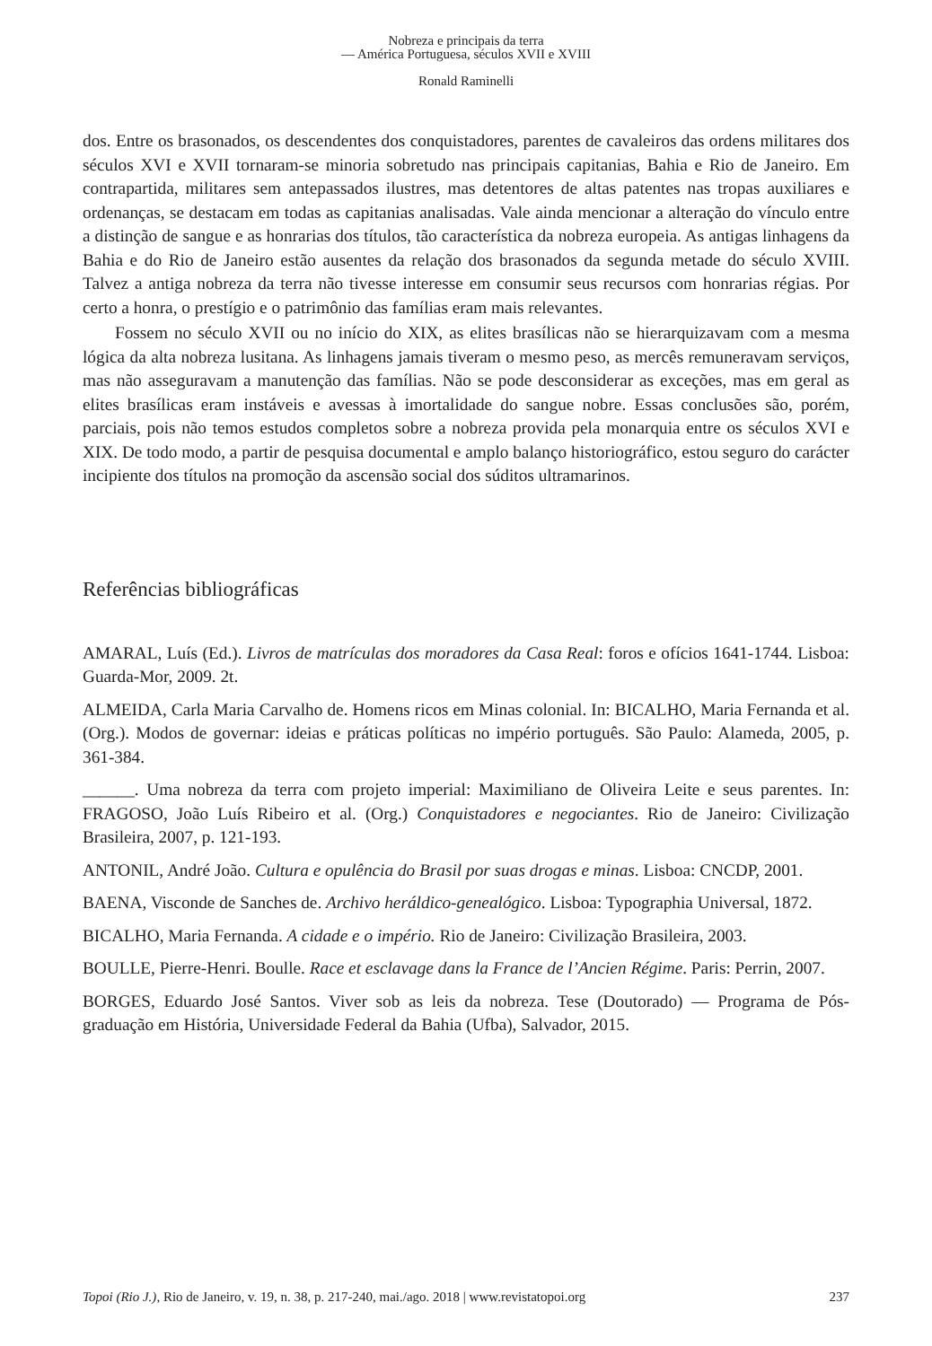Nobreza e principais da terra
— América Portuguesa, séculos XVII e XVIII
Ronald Raminelli
dos. Entre os brasonados, os descendentes dos conquistadores, parentes de cavaleiros das ordens militares dos séculos XVI e XVII tornaram-se minoria sobretudo nas principais capitanias, Bahia e Rio de Janeiro. Em contrapartida, militares sem antepassados ilustres, mas detentores de altas patentes nas tropas auxiliares e ordenanças, se destacam em todas as capitanias analisadas. Vale ainda mencionar a alteração do vínculo entre a distinção de sangue e as honrarias dos títulos, tão característica da nobreza europeia. As antigas linhagens da Bahia e do Rio de Janeiro estão ausentes da relação dos brasonados da segunda metade do século XVIII. Talvez a antiga nobreza da terra não tivesse interesse em consumir seus recursos com honrarias régias. Por certo a honra, o prestígio e o patrimônio das famílias eram mais relevantes.
Fossem no século XVII ou no início do XIX, as elites brasílicas não se hierarquizavam com a mesma lógica da alta nobreza lusitana. As linhagens jamais tiveram o mesmo peso, as mercês remuneravam serviços, mas não asseguravam a manutenção das famílias. Não se pode desconsiderar as exceções, mas em geral as elites brasílicas eram instáveis e avessas à imortalidade do sangue nobre. Essas conclusões são, porém, parciais, pois não temos estudos completos sobre a nobreza provida pela monarquia entre os séculos XVI e XIX. De todo modo, a partir de pesquisa documental e amplo balanço historiográfico, estou seguro do carácter incipiente dos títulos na promoção da ascensão social dos súditos ultramarinos.
Referências bibliográficas
AMARAL, Luís (Ed.). Livros de matrículas dos moradores da Casa Real: foros e ofícios 1641-1744. Lisboa: Guarda-Mor, 2009. 2t.
ALMEIDA, Carla Maria Carvalho de. Homens ricos em Minas colonial. In: BICALHO, Maria Fernanda et al. (Org.). Modos de governar: ideias e práticas políticas no império português. São Paulo: Alameda, 2005, p. 361-384.
______. Uma nobreza da terra com projeto imperial: Maximiliano de Oliveira Leite e seus parentes. In: FRAGOSO, João Luís Ribeiro et al. (Org.) Conquistadores e negociantes. Rio de Janeiro: Civilização Brasileira, 2007, p. 121-193.
ANTONIL, André João. Cultura e opulência do Brasil por suas drogas e minas. Lisboa: CNCDP, 2001.
BAENA, Visconde de Sanches de. Archivo heráldico-genealógico. Lisboa: Typographia Universal, 1872.
BICALHO, Maria Fernanda. A cidade e o império. Rio de Janeiro: Civilização Brasileira, 2003.
BOULLE, Pierre-Henri. Boulle. Race et esclavage dans la France de l’Ancien Régime. Paris: Perrin, 2007.
BORGES, Eduardo José Santos. Viver sob as leis da nobreza. Tese (Doutorado) — Programa de Pós-graduação em História, Universidade Federal da Bahia (Ufba), Salvador, 2015.
Topoi (Rio J.), Rio de Janeiro, v. 19, n. 38, p. 217-240, mai./ago. 2018 | www.revistatopoi.org 237